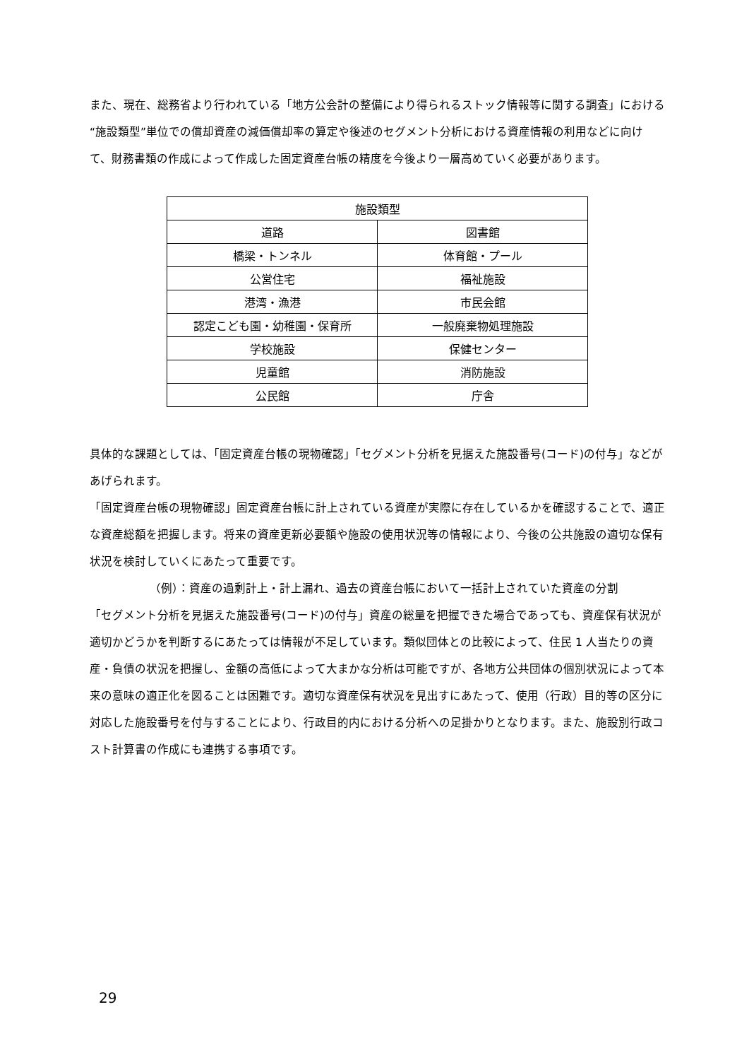また、現在、総務省より行われている「地方公会計の整備により得られるストック情報等に関する調査」における“施設類型”単位での償却資産の減価償却率の算定や後述のセグメント分析における資産情報の利用などに向けて、財務書類の作成によって作成した固定資産台帳の精度を今後より一層高めていく必要があります。
| 施設類型 | |
| --- | --- |
| 道路 | 図書館 |
| 橋梁・トンネル | 体育館・プール |
| 公営住宅 | 福祉施設 |
| 港湾・漁港 | 市民会館 |
| 認定こども園・幼稚園・保育所 | 一般廃棄物処理施設 |
| 学校施設 | 保健センター |
| 児童館 | 消防施設 |
| 公民館 | 庁舎 |
具体的な課題としては、「固定資産台帳の現物確認」「セグメント分析を見据えた施設番号(コード)の付与」などがあげられます。
「固定資産台帳の現物確認」固定資産台帳に計上されている資産が実際に存在しているかを確認することで、適正な資産総額を把握します。将来の資産更新必要額や施設の使用状況等の情報により、今後の公共施設の適切な保有状況を検討していくにあたって重要です。
（例）：資産の過剰計上・計上漏れ、過去の資産台帳において一括計上されていた資産の分割
「セグメント分析を見据えた施設番号(コード)の付与」資産の総量を把握できた場合であっても、資産保有状況が適切かどうかを判断するにあたっては情報が不足しています。類似団体との比較によって、住民 1 人当たりの資産・負債の状況を把握し、金額の高低によって大まかな分析は可能ですが、各地方公共団体の個別状況によって本来の意味の適正化を図ることは困難です。適切な資産保有状況を見出すにあたって、使用（行政）目的等の区分に対応した施設番号を付与することにより、行政目的内における分析への足掛かりとなります。また、施設別行政コスト計算書の作成にも連携する事項です。
29